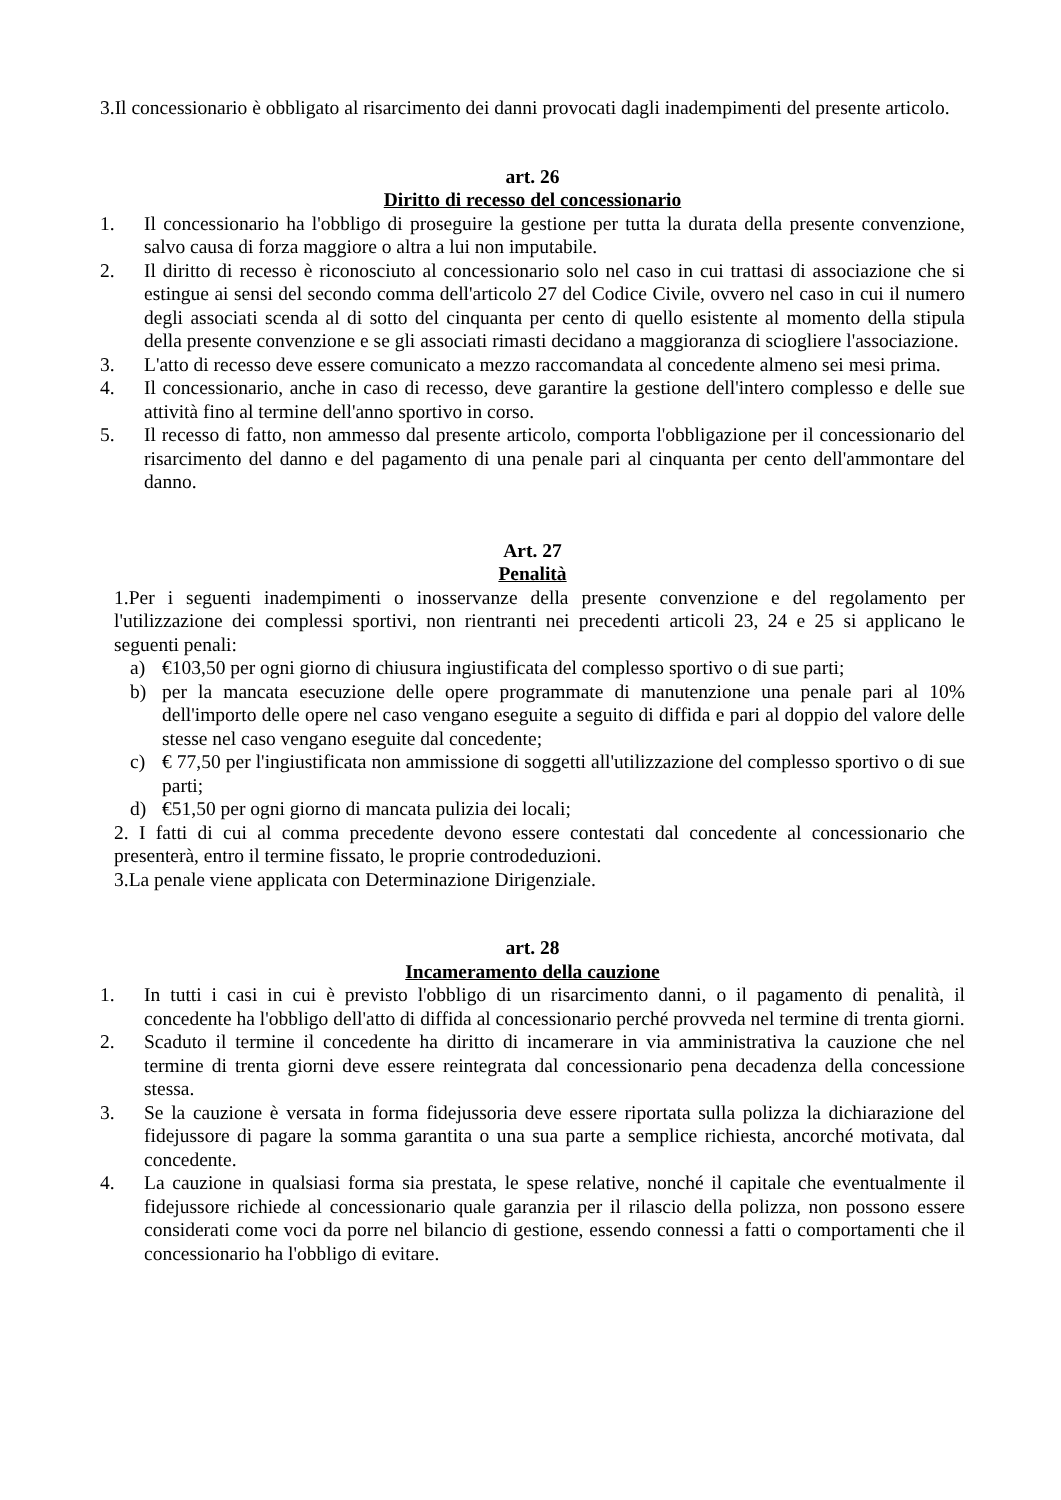3.Il concessionario è obbligato al risarcimento dei danni provocati dagli inadempimenti del presente articolo.
art. 26
Diritto di recesso del concessionario
1. Il concessionario ha l'obbligo di proseguire la gestione per tutta la durata della presente convenzione, salvo causa di forza maggiore o altra a lui non imputabile.
2. Il diritto di recesso è riconosciuto al concessionario solo nel caso in cui trattasi di associazione che si estingue ai sensi del secondo comma dell'articolo 27 del Codice Civile, ovvero nel caso in cui il numero degli associati scenda al di sotto del cinquanta per cento di quello esistente al momento della stipula della presente convenzione e se gli associati rimasti decidano a maggioranza di sciogliere l'associazione.
3. L'atto di recesso deve essere comunicato a mezzo raccomandata al concedente almeno sei mesi prima.
4. Il concessionario, anche in caso di recesso, deve garantire la gestione dell'intero complesso e delle sue attività fino al termine dell'anno sportivo in corso.
5. Il recesso di fatto, non ammesso dal presente articolo, comporta l'obbligazione per il concessionario del risarcimento del danno e del pagamento di una penale pari al cinquanta per cento dell'ammontare del danno.
Art. 27
Penalità
1.Per i seguenti inadempimenti o inosservanze della presente convenzione e del regolamento per l'utilizzazione dei complessi sportivi, non rientranti nei precedenti articoli 23, 24 e 25 si applicano le seguenti penali:
a) €103,50 per ogni giorno di chiusura ingiustificata del complesso sportivo o di sue parti;
b) per la mancata esecuzione delle opere programmate di manutenzione una penale pari al 10% dell'importo delle opere nel caso vengano eseguite a seguito di diffida e pari al doppio del valore delle stesse nel caso vengano eseguite dal concedente;
c) € 77,50 per l'ingiustificata non ammissione di soggetti all'utilizzazione del complesso sportivo o di sue parti;
d) €51,50 per ogni giorno di mancata pulizia dei locali;
2. I fatti di cui al comma precedente devono essere contestati dal concedente al concessionario che presenterà, entro il termine fissato, le proprie controdeduzioni.
3.La penale viene applicata con Determinazione Dirigenziale.
art. 28
Incameramento della cauzione
1. In tutti i casi in cui è previsto l'obbligo di un risarcimento danni, o il pagamento di penalità, il concedente ha l'obbligo dell'atto di diffida al concessionario perché provveda nel termine di trenta giorni.
2. Scaduto il termine il concedente ha diritto di incamerare in via amministrativa la cauzione che nel termine di trenta giorni deve essere reintegrata dal concessionario pena decadenza della concessione stessa.
3. Se la cauzione è versata in forma fidejussoria deve essere riportata sulla polizza la dichiarazione del fidejussore di pagare la somma garantita o una sua parte a semplice richiesta, ancorché motivata, dal concedente.
4. La cauzione in qualsiasi forma sia prestata, le spese relative, nonché il capitale che eventualmente il fidejussore richiede al concessionario quale garanzia per il rilascio della polizza, non possono essere considerati come voci da porre nel bilancio di gestione, essendo connessi a fatti o comportamenti che il concessionario ha l'obbligo di evitare.